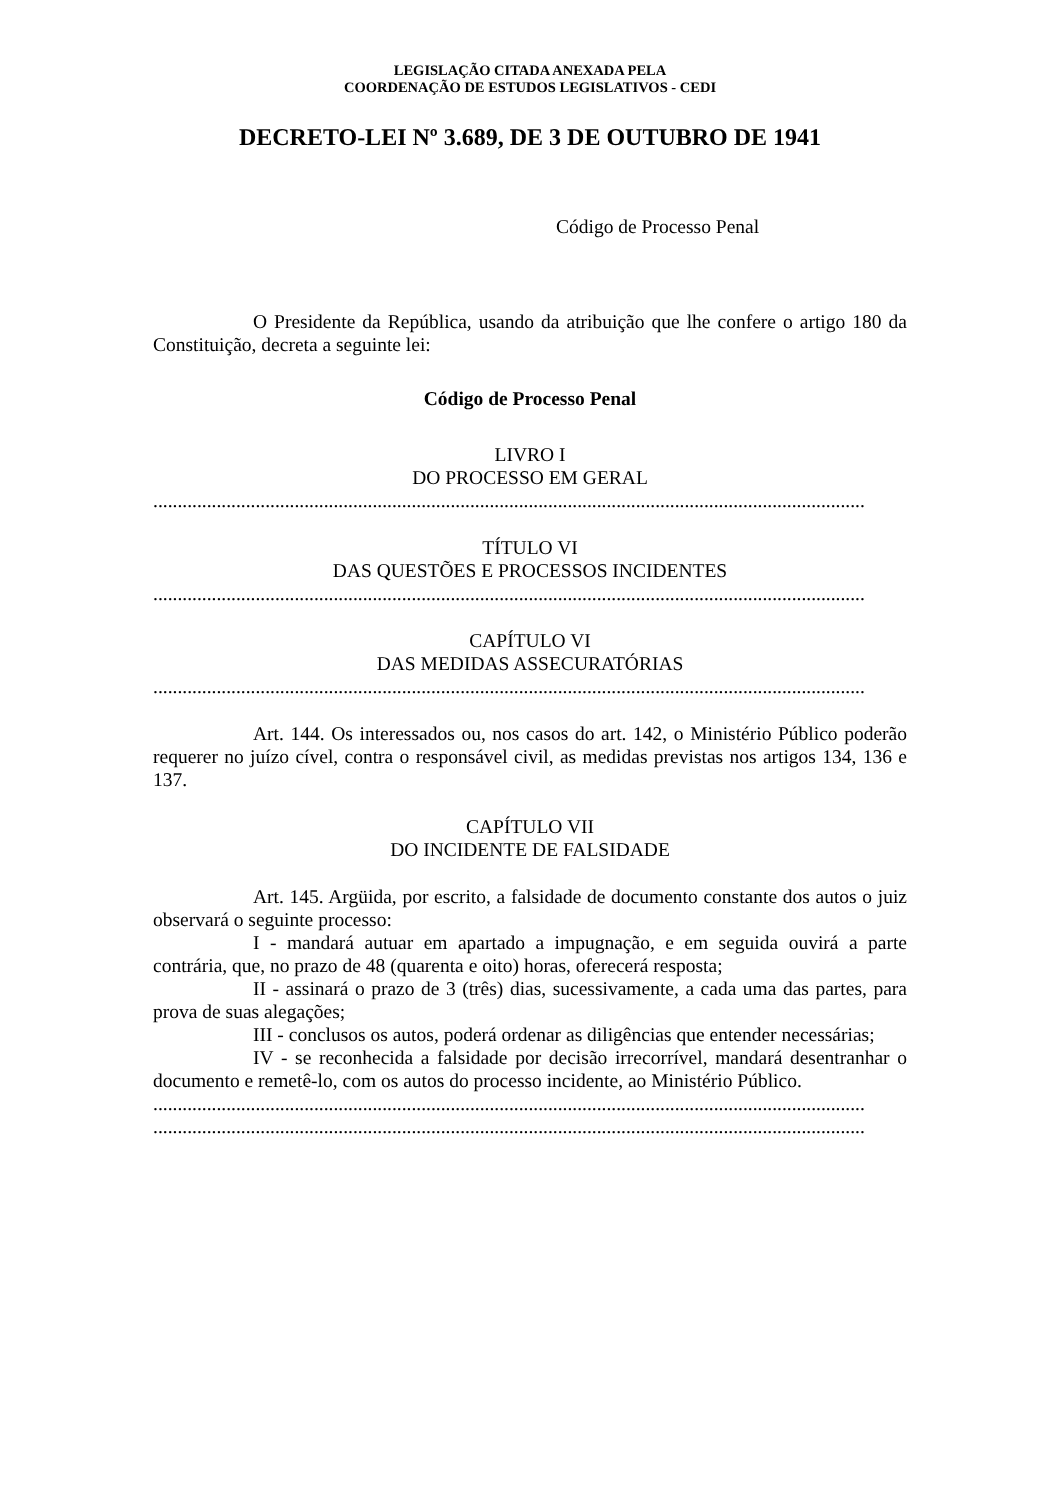LEGISLAÇÃO CITADA ANEXADA PELA
COORDENAÇÃO DE ESTUDOS LEGISLATIVOS - CEDI
DECRETO-LEI Nº 3.689, DE 3 DE OUTUBRO DE 1941
Código de Processo Penal
O Presidente da República, usando da atribuição que lhe confere o artigo 180 da Constituição, decreta a seguinte lei:
Código de Processo Penal
LIVRO I
DO PROCESSO EM GERAL
..................................................................................................................................................
TÍTULO VI
DAS QUESTÕES E PROCESSOS INCIDENTES
..................................................................................................................................................
CAPÍTULO VI
DAS MEDIDAS ASSECURATÓRIAS
..................................................................................................................................................
Art. 144. Os interessados ou, nos casos do art. 142, o Ministério Público poderão requerer no juízo cível, contra o responsável civil, as medidas previstas nos artigos 134, 136 e 137.
CAPÍTULO VII
DO INCIDENTE DE FALSIDADE
Art. 145. Argüida, por escrito, a falsidade de documento constante dos autos o juiz observará o seguinte processo:
I - mandará autuar em apartado a impugnação, e em seguida ouvirá a parte contrária, que, no prazo de 48 (quarenta e oito) horas, oferecerá resposta;
II - assinará o prazo de 3 (três) dias, sucessivamente, a cada uma das partes, para prova de suas alegações;
III - conclusos os autos, poderá ordenar as diligências que entender necessárias;
IV - se reconhecida a falsidade por decisão irrecorrível, mandará desentranhar o documento e remetê-lo, com os autos do processo incidente, ao Ministério Público.
..................................................................................................................................................
..................................................................................................................................................